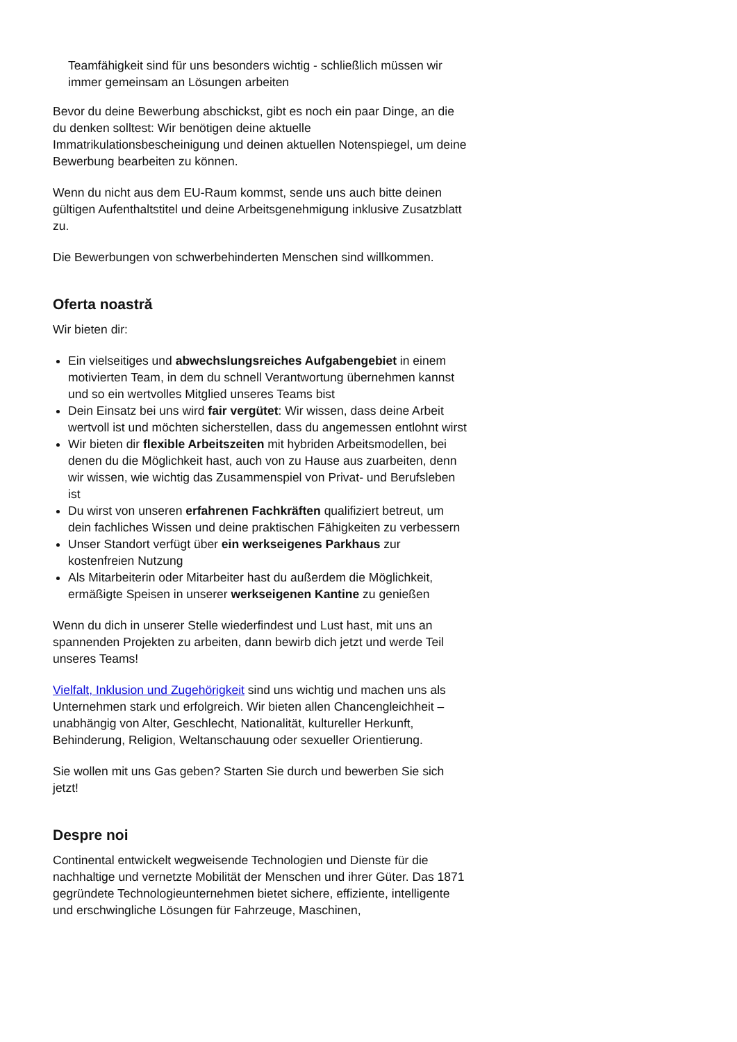Teamfähigkeit sind für uns besonders wichtig - schließlich müssen wir immer gemeinsam an Lösungen arbeiten
Bevor du deine Bewerbung abschickst, gibt es noch ein paar Dinge, an die du denken solltest: Wir benötigen deine aktuelle Immatrikulationsbescheinigung und deinen aktuellen Notenspiegel, um deine Bewerbung bearbeiten zu können.
Wenn du nicht aus dem EU-Raum kommst, sende uns auch bitte deinen gültigen Aufenthaltstitel und deine Arbeitsgenehmigung inklusive Zusatzblatt zu.
Die Bewerbungen von schwerbehinderten Menschen sind willkommen.
Oferta noastră
Wir bieten dir:
Ein vielseitiges und abwechslungsreiches Aufgabengebiet in einem motivierten Team, in dem du schnell Verantwortung übernehmen kannst und so ein wertvolles Mitglied unseres Teams bist
Dein Einsatz bei uns wird fair vergütet: Wir wissen, dass deine Arbeit wertvoll ist und möchten sicherstellen, dass du angemessen entlohnt wirst
Wir bieten dir flexible Arbeitszeiten mit hybriden Arbeitsmodellen, bei denen du die Möglichkeit hast, auch von zu Hause aus zuarbeiten, denn wir wissen, wie wichtig das Zusammenspiel von Privat- und Berufsleben ist
Du wirst von unseren erfahrenen Fachkräften qualifiziert betreut, um dein fachliches Wissen und deine praktischen Fähigkeiten zu verbessern
Unser Standort verfügt über ein werkseigenes Parkhaus zur kostenfreien Nutzung
Als Mitarbeiterin oder Mitarbeiter hast du außerdem die Möglichkeit, ermäßigte Speisen in unserer werkseigenen Kantine zu genießen
Wenn du dich in unserer Stelle wiederfindest und Lust hast, mit uns an spannenden Projekten zu arbeiten, dann bewirb dich jetzt und werde Teil unseres Teams!
Vielfalt, Inklusion und Zugehörigkeit sind uns wichtig und machen uns als Unternehmen stark und erfolgreich. Wir bieten allen Chancengleichheit – unabhängig von Alter, Geschlecht, Nationalität, kultureller Herkunft, Behinderung, Religion, Weltanschauung oder sexueller Orientierung.
Sie wollen mit uns Gas geben? Starten Sie durch und bewerben Sie sich jetzt!
Despre noi
Continental entwickelt wegweisende Technologien und Dienste für die nachhaltige und vernetzte Mobilität der Menschen und ihrer Güter. Das 1871 gegründete Technologieunternehmen bietet sichere, effiziente, intelligente und erschwingliche Lösungen für Fahrzeuge, Maschinen,